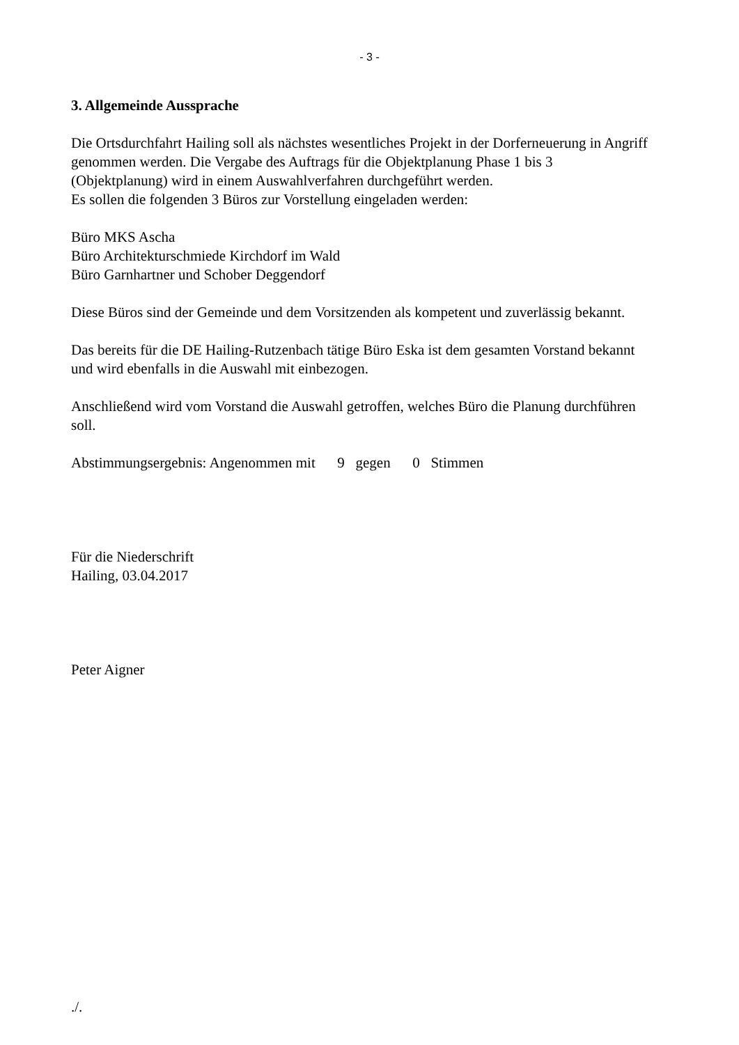- 3 -
3. Allgemeinde Aussprache
Die Ortsdurchfahrt Hailing soll als nächstes wesentliches Projekt in der Dorferneuerung in Angriff genommen werden. Die Vergabe des Auftrags für die Objektplanung Phase 1 bis 3 (Objektplanung) wird in einem Auswahlverfahren durchgeführt werden.
Es sollen die folgenden 3 Büros zur Vorstellung eingeladen werden:
Büro MKS Ascha
Büro Architekturschmiede Kirchdorf im Wald
Büro Garnhartner und Schober Deggendorf
Diese Büros sind der Gemeinde und dem Vorsitzenden als kompetent und zuverlässig bekannt.
Das bereits für die DE Hailing-Rutzenbach tätige Büro Eska ist dem gesamten Vorstand bekannt und wird ebenfalls in die Auswahl mit einbezogen.
Anschließend wird vom Vorstand die Auswahl getroffen, welches Büro die Planung durchführen soll.
Abstimmungsergebnis: Angenommen mit 9 gegen 0 Stimmen
Für die Niederschrift
Hailing, 03.04.2017
Peter Aigner
./.